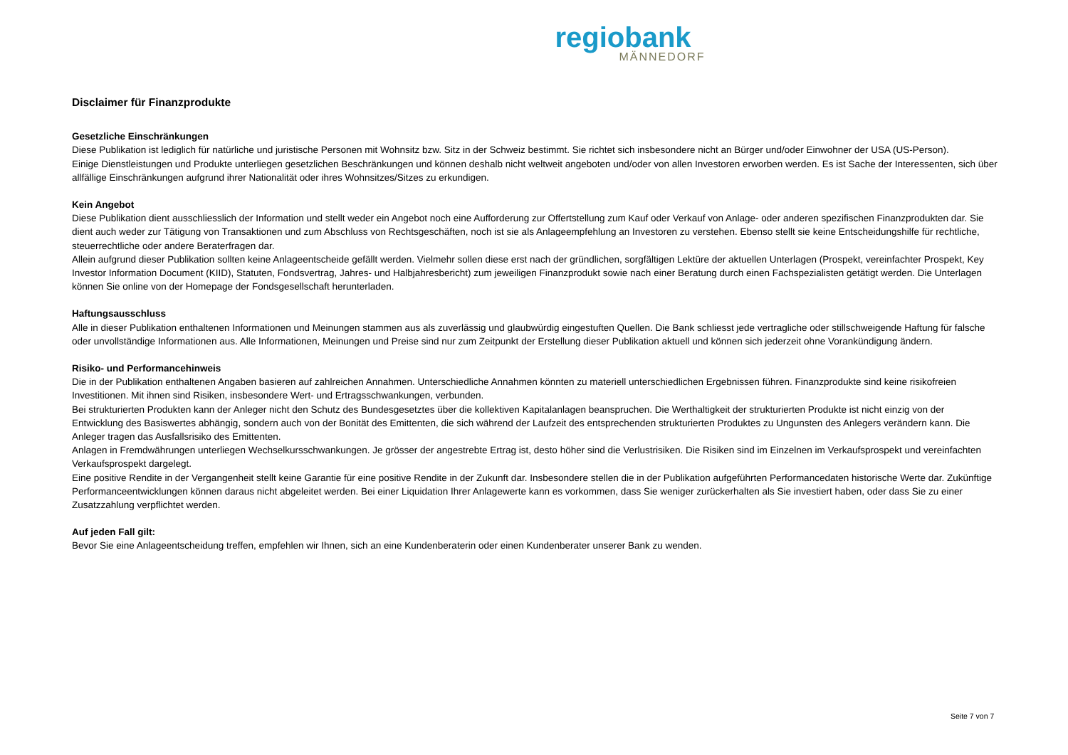regiobank
MÄNNEDORF
Disclaimer für Finanzprodukte
Gesetzliche Einschränkungen
Diese Publikation ist lediglich für natürliche und juristische Personen mit Wohnsitz bzw. Sitz in der Schweiz bestimmt. Sie richtet sich insbesondere nicht an Bürger und/oder Einwohner der USA (US-Person).
Einige Dienstleistungen und Produkte unterliegen gesetzlichen Beschränkungen und können deshalb nicht weltweit angeboten und/oder von allen Investoren erworben werden. Es ist Sache der Interessenten, sich über allfällige Einschränkungen aufgrund ihrer Nationalität oder ihres Wohnsitzes/Sitzes zu erkundigen.
Kein Angebot
Diese Publikation dient ausschliesslich der Information und stellt weder ein Angebot noch eine Aufforderung zur Offertstellung zum Kauf oder Verkauf von Anlage- oder anderen spezifischen Finanzprodukten dar. Sie dient auch weder zur Tätigung von Transaktionen und zum Abschluss von Rechtsgeschäften, noch ist sie als Anlageempfehlung an Investoren zu verstehen. Ebenso stellt sie keine Entscheidungshilfe für rechtliche, steuerrechtliche oder andere Beraterfragen dar.
Allein aufgrund dieser Publikation sollten keine Anlageentscheide gefällt werden. Vielmehr sollen diese erst nach der gründlichen, sorgfältigen Lektüre der aktuellen Unterlagen (Prospekt, vereinfachter Prospekt, Key Investor Information Document (KIID), Statuten, Fondsvertrag, Jahres- und Halbjahresbericht) zum jeweiligen Finanzprodukt sowie nach einer Beratung durch einen Fachspezialisten getätigt werden. Die Unterlagen können Sie online von der Homepage der Fondsgesellschaft herunterladen.
Haftungsausschluss
Alle in dieser Publikation enthaltenen Informationen und Meinungen stammen aus als zuverlässig und glaubwürdig eingestuften Quellen. Die Bank schliesst jede vertragliche oder stillschweigende Haftung für falsche oder unvollständige Informationen aus. Alle Informationen, Meinungen und Preise sind nur zum Zeitpunkt der Erstellung dieser Publikation aktuell und können sich jederzeit ohne Vorankündigung ändern.
Risiko- und Performancehinweis
Die in der Publikation enthaltenen Angaben basieren auf zahlreichen Annahmen. Unterschiedliche Annahmen könnten zu materiell unterschiedlichen Ergebnissen führen. Finanzprodukte sind keine risikofreien Investitionen. Mit ihnen sind Risiken, insbesondere Wert- und Ertragsschwankungen, verbunden.
Bei strukturierten Produkten kann der Anleger nicht den Schutz des Bundesgesetztes über die kollektiven Kapitalanlagen beanspruchen. Die Werthaltigkeit der strukturierten Produkte ist nicht einzig von der Entwicklung des Basiswertes abhängig, sondern auch von der Bonität des Emittenten, die sich während der Laufzeit des entsprechenden strukturierten Produktes zu Ungunsten des Anlegers verändern kann. Die Anleger tragen das Ausfallsrisiko des Emittenten.
Anlagen in Fremdwährungen unterliegen Wechselkursschwankungen. Je grösser der angestrebte Ertrag ist, desto höher sind die Verlustrisiken. Die Risiken sind im Einzelnen im Verkaufsprospekt und vereinfachten Verkaufsprospekt dargelegt.
Eine positive Rendite in der Vergangenheit stellt keine Garantie für eine positive Rendite in der Zukunft dar. Insbesondere stellen die in der Publikation aufgeführten Performancedaten historische Werte dar. Zukünftige Performanceentwicklungen können daraus nicht abgeleitet werden. Bei einer Liquidation Ihrer Anlagewerte kann es vorkommen, dass Sie weniger zurückerhalten als Sie investiert haben, oder dass Sie zu einer Zusatzzahlung verpflichtet werden.
Auf jeden Fall gilt:
Bevor Sie eine Anlageentscheidung treffen, empfehlen wir Ihnen, sich an eine Kundenberaterin oder einen Kundenberater unserer Bank zu wenden.
Seite 7 von 7